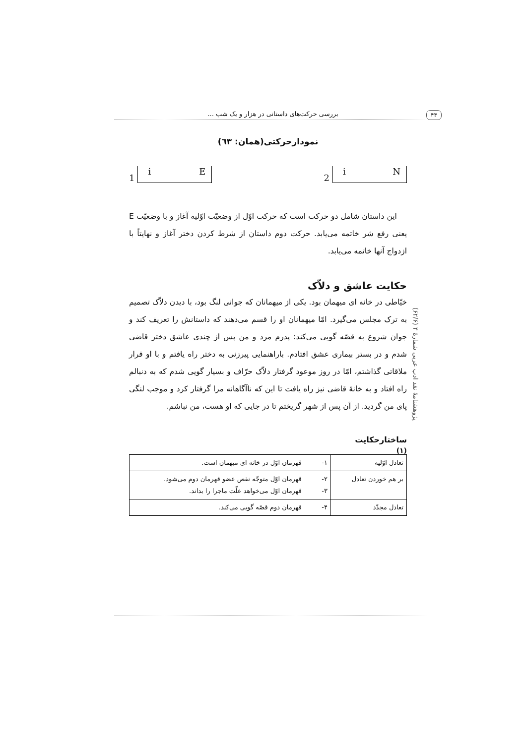بررسی حرکت‌های داستانی در هزار و یک شب ...
۴۴
نمودارحرکتی(همان: ٦٣)
1
i E
2
i N
این داستان شامل دو حرکت است که حرکت اوّل از وضعیّت اوّلیه آغاز و با وضعیّت E یعنی رفع شر خاتمه می‌یابد. حرکت دوم داستان از شرط کردن دختر آغاز و نهایتاً با ازدواج آنها خاتمه می‌یابد.
حکایت عاشق و دلاّک
خیّاطی در خانه ای میهمان بود. یکی از میهمانان که جوانی لنگ بود، با دیدن دلاّک تصمیم به ترک مجلس می‌گیرد. امّا میهمانان او را قسم می‌دهند که داستانش را تعریف کند و جوان شروع به قصّه گویی می‌کند: پدرم مرد و من پس از چندی عاشق دختر قاضی شدم و در بستر بیماری عشق افتادم. باراهنمایی پیرزنی به دختر راه یافتم و با او قرار ملاقاتی گذاشتم، امّا در روز موعود گرفتار دلاّک حرّاف و بسیار گویی شدم که به دنبالم راه افتاد و به خانهٔ قاضی نیز راه یافت تا این که ناآگاهانه مرا گرفتار کرد و موجب لنگی پای من گردید. از آن پس از شهر گریختم تا در جایی که او هست، من نباشم.
ساختارحکایت
(۱)
| تعادل اوّلیه | ۱- | قهرمان اوّل در خانه ای میهمان است. |
| بر هم خوردن تعادل | ۲- ۳- | قهرمان اوّل متوجّه نقص عضو قهرمان دوم می‌شود. قهرمان اوّل می‌خواهد علّت ماجرا را بداند. |
| تعادل مجدّد | ۴- | قهرمان دوم قصّه گویی می‌کند. |
پژوهشنامهٔ نقد ادب عربی شمارهٔ ۴ (۶۲/۶)